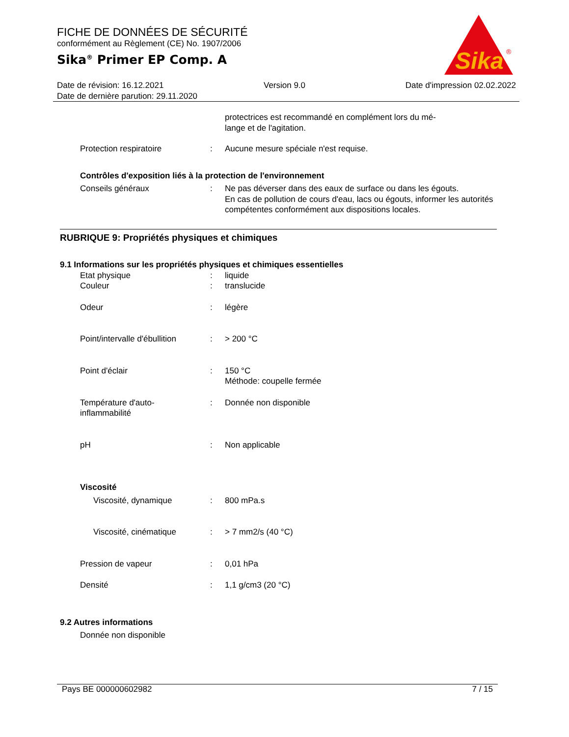FICHE DE DONNÉES DE SÉCURITÉ
conformément au Règlement (CE) No. 1907/2006
Sika<sup>®</sup> Primer EP Comp. A
Sika
®
Date de révision: 16.12.2021 Version 9.0 Date d'impression 02.02.2022
Date de dernière parution: 29.11.2020
protectrices est recommandé en complément lors du mé-
lange et de l'agitation.
Protection respiratoire : Aucune mesure spéciale n'est requise.
Contrôles d'exposition liés à la protection de l'environnement
Conseils généraux : Ne pas déverser dans des eaux de surface ou dans les égouts.
En cas de pollution de cours d'eau, lacs ou égouts, informer les autorités compétentes conformément aux dispositions locales.
RUBRIQUE 9: Propriétés physiques et chimiques
9.1 Informations sur les propriétés physiques et chimiques essentielles
Etat physique : liquide
Couleur : translucide
Odeur : légère
Point/intervalle d'ébullition
: > 200 °C
Point d'éclair : 150 °C
Méthode: coupelle fermée
Température d'auto-
inflammabilité
: Donnée non disponible
pH : Non applicable
Viscosité
Viscosité, dynamique : 800 mPa.s
Viscosité, cinématique : > 7 mm2/s (40 °C)
Pression de vapeur : 0,01 hPa
Densité : 1,1 g/cm3 (20 °C)
9.2 Autres informations
Donnée non disponible
Pays BE 000000602982 7 / 15